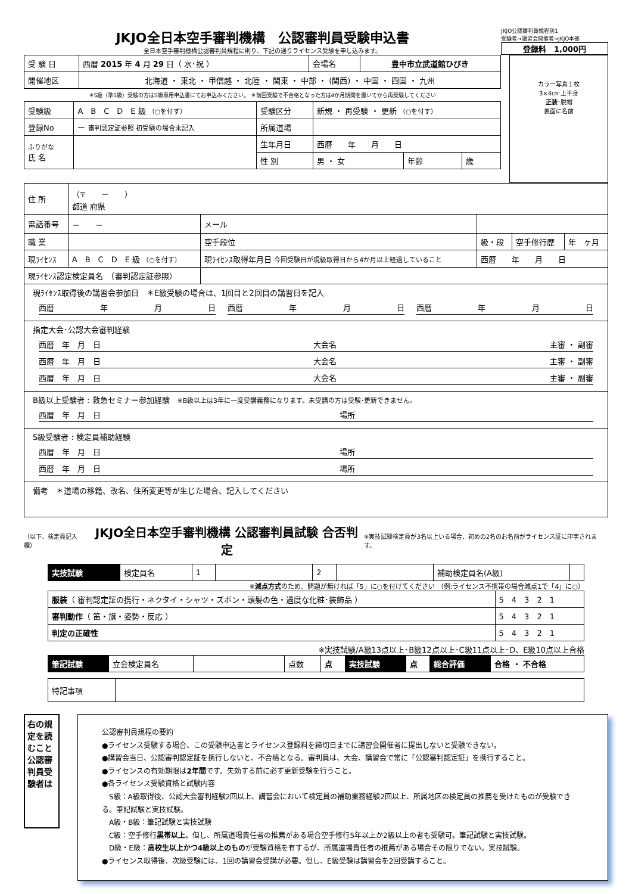JKJO全日本空手審判機構　公認審判員受験申込書
全日本空手審判機構公認審判員規程に則り、下記の通りライセンス受験を申し込みます。
JKJO公認審判員規程別1
受験者→講習会開催者→JKJO本部
登録料　1,000円
| 受 験 日 | 西暦 2015 年 4 月 29 日（ 水･祝 ） | 会場名 | 豊中市立武道館ひびき |
| 開催地区 | 北海道 ・ 東北 ・ 甲信越 ・ 北陸 ・ 関東 ・ 中部 ・ (関西) ・ 中国 ・ 四国 ・ 九州 | | |
＊S級（準S級）受験の方はS級専用申込書にてお申込みください。 ＊前回受験で不合格となった方は4か月期間を置いてから再受験してください
| 受験級 | A B C D E 級 （○を付す） | 受験区分 | 新規 ・ 再受験 ・ 更新 （○を付す） | | |
| 登録No | ー 審判認定証参照 初受験の場合未記入 | 所属道場 | | | |
| ふりがな 氏 名 | | 生年月日 | 西暦 年 月 日 | | |
| | | 性 別 | 男 ・ 女 | 年齢 | 歳 |
カラー写真１枚
3×4㎝･上半身
正装･脱帽
裏面に名前
| 住 所 | （〒 － ） 都道 府県 | | | | |
| 電話番号 | － － | メール | | | |
| 職 業 | | 空手段位 | 級・段 | 空手修行歴 | 年 ヶ月 |
| 現ﾗｲｾﾝｽ | A B C D E 級 （○を付す） | 現ﾗｲｾﾝｽ取得年月日 今回受験日が現級取得日から4か月以上経過していること | 西暦 年 月 日 | | |
| 現ﾗｲｾﾝｽ認定検定員名 （審判認定証参照） | | | | | |
現ﾗｲｾﾝｽ取得後の講習会参加日　＊E級受験の場合は、1回目と2回目の講習日を記入
西暦 年 月 日 西暦 年 月 日 西暦 年 月 日
指定大会･公認大会審判経験
西暦　年　月　日 大会名 主審 ・ 副審
西暦　年　月　日 大会名 主審 ・ 副審
西暦　年　月　日 大会名 主審 ・ 副審
B級以上受験者 : 救急セミナー参加経験　※B級以上は3年に一度受講義務になります。未受講の方は受験･更新できません。
西暦　年　月　日 場所
S級受験者 : 検定員補助経験
西暦　年　月　日 場所
西暦　年　月　日 場所
備考　＊道場の移籍、改名、住所変更等が生じた場合、記入してください
（以下、検定員記入欄）
JKJO全日本空手審判機構 公認審判員試験 合否判定
※実技試験検定員が3名以上いる場合、初めの2名のお名前がライセンス証に印字されます。
| 実技試験 | 検定員名 | 1 | | 2 | | 補助検定員名(A級) | |
※減点方式のため、問題が無ければ「5」に○を付けてください （例:ライセンス不携帯の場合減点1で「4」に○）
| 服装 （ 審判認定証の携行・ネクタイ・シャツ・ズボン・頭髪の色・過度な化粧･装飾品 ） | 5 4 3 2 1 |
| 審判動作 （ 笛・旗・姿勢・反応 ） | 5 4 3 2 1 |
| 判定の正確性 | 5 4 3 2 1 |
※実技試験/A級13点以上･B級12点以上･C級11点以上･D、E級10点以上合格
| 筆記試験 | 立会検定員名 | | 点数 | 点 | 実技試験 | 点 | 総合評価 | 合格 ・ 不合格 |
| 特記事項 | |
右の規定を読むこと 公認審判員受験者は
公認審判員規程の要約
●ライセンス受験する場合、この受験申込書とライセンス登録料を締切日までに講習会開催者に提出しないと受験できない。
●講習会当日、公認審判認定証を携行しないと、不合格となる。審判員は、大会、講習会で常に「公認審判認定証」を携行すること。
●ライセンスの有効期限は2年間です。失効する前に必ず更新受験を行うこと。
●各ライセンス受験資格と試験内容
　S級：A級取得後、公認大会審判経験2回以上、講習会において検定員の補助業務経験2回以上、所属地区の検定員の推薦を受けたものが受験できる。筆記試験と実技試験。
　A級・B級：筆記試験と実技試験
　C級：空手修行黒帯以上。但し、所属道場責任者の推薦がある場合空手修行5年以上か2級以上の者も受験可。筆記試験と実技試験。
　D級・E級：高校生以上かつ4級以上のものが受験資格を有するが、所属道場責任者の推薦がある場合その限りでない。実技試験。
●ライセンス取得後、次級受験には、1回の講習会受講が必要。但し、E級受験は講習会を2回受講すること。